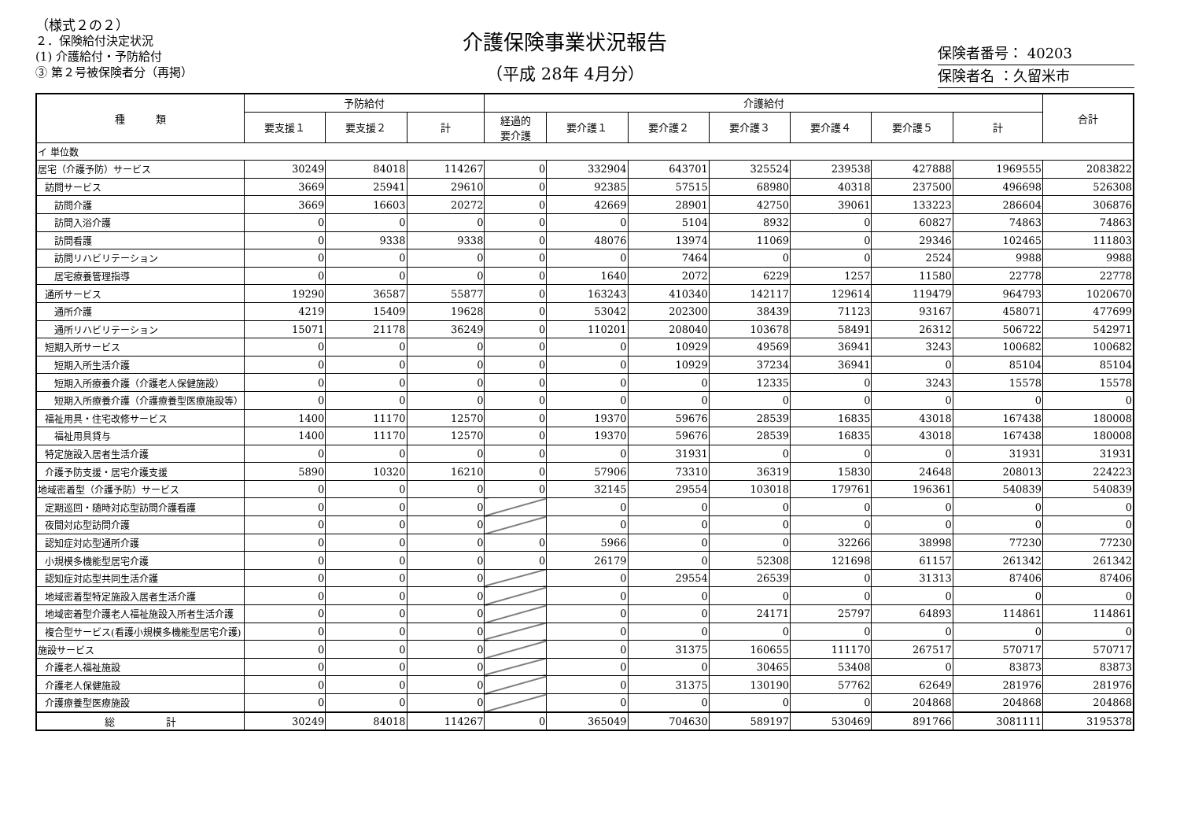（様式２の２）
２．保険給付決定状況
(1) 介護給付・予防給付
③ 第２号被保険者分（再掲）
介護保険事業状況報告
（平成 28年 4月分）
保険者番号： 40203
保険者名 ：久留米市
| 種 類 | 予防給付 | | | 介護給付 | | | | | | | 合計 |
| --- | --- | --- | --- | --- | --- | --- | --- | --- | --- | --- | --- |
| | 要支援１ | 要支援２ | 計 | 経過的 要介護 | 要介護１ | 要介護２ | 要介護３ | 要介護４ | 要介護５ | 計 | |
| イ 単位数 | | | | | | | | | | | |
| 居宅（介護予防）サービス | 30249 | 84018 | 114267 | 0 | 332904 | 643701 | 325524 | 239538 | 427888 | 1969555 | 2083822 |
| 訪問サービス | 3669 | 25941 | 29610 | 0 | 92385 | 57515 | 68980 | 40318 | 237500 | 496698 | 526308 |
| 訪問介護 | 3669 | 16603 | 20272 | 0 | 42669 | 28901 | 42750 | 39061 | 133223 | 286604 | 306876 |
| 訪問入浴介護 | 0 | 0 | 0 | 0 | 0 | 5104 | 8932 | 0 | 60827 | 74863 | 74863 |
| 訪問看護 | 0 | 9338 | 9338 | 0 | 48076 | 13974 | 11069 | 0 | 29346 | 102465 | 111803 |
| 訪問リハビリテーション | 0 | 0 | 0 | 0 | 0 | 7464 | 0 | 0 | 2524 | 9988 | 9988 |
| 居宅療養管理指導 | 0 | 0 | 0 | 0 | 1640 | 2072 | 6229 | 1257 | 11580 | 22778 | 22778 |
| 通所サービス | 19290 | 36587 | 55877 | 0 | 163243 | 410340 | 142117 | 129614 | 119479 | 964793 | 1020670 |
| 通所介護 | 4219 | 15409 | 19628 | 0 | 53042 | 202300 | 38439 | 71123 | 93167 | 458071 | 477699 |
| 通所リハビリテーション | 15071 | 21178 | 36249 | 0 | 110201 | 208040 | 103678 | 58491 | 26312 | 506722 | 542971 |
| 短期入所サービス | 0 | 0 | 0 | 0 | 0 | 10929 | 49569 | 36941 | 3243 | 100682 | 100682 |
| 短期入所生活介護 | 0 | 0 | 0 | 0 | 0 | 10929 | 37234 | 36941 | 0 | 85104 | 85104 |
| 短期入所療養介護（介護老人保健施設） | 0 | 0 | 0 | 0 | 0 | 0 | 12335 | 0 | 3243 | 15578 | 15578 |
| 短期入所療養介護（介護療養型医療施設等） | 0 | 0 | 0 | 0 | 0 | 0 | 0 | 0 | 0 | 0 | 0 |
| 福祉用具・住宅改修サービス | 1400 | 11170 | 12570 | 0 | 19370 | 59676 | 28539 | 16835 | 43018 | 167438 | 180008 |
| 福祉用具貸与 | 1400 | 11170 | 12570 | 0 | 19370 | 59676 | 28539 | 16835 | 43018 | 167438 | 180008 |
| 特定施設入居者生活介護 | 0 | 0 | 0 | 0 | 0 | 31931 | 0 | 0 | 0 | 31931 | 31931 |
| 介護予防支援・居宅介護支援 | 5890 | 10320 | 16210 | 0 | 57906 | 73310 | 36319 | 15830 | 24648 | 208013 | 224223 |
| 地域密着型（介護予防）サービス | 0 | 0 | 0 | 0 | 32145 | 29554 | 103018 | 179761 | 196361 | 540839 | 540839 |
| 定期巡回・随時対応型訪問介護看護 | 0 | 0 | 0 | | 0 | 0 | 0 | 0 | 0 | 0 | 0 |
| 夜間対応型訪問介護 | 0 | 0 | 0 | | 0 | 0 | 0 | 0 | 0 | 0 | 0 |
| 認知症対応型通所介護 | 0 | 0 | 0 | 0 | 5966 | 0 | 0 | 32266 | 38998 | 77230 | 77230 |
| 小規模多機能型居宅介護 | 0 | 0 | 0 | 0 | 26179 | 0 | 52308 | 121698 | 61157 | 261342 | 261342 |
| 認知症対応型共同生活介護 | 0 | 0 | 0 | | 0 | 29554 | 26539 | 0 | 31313 | 87406 | 87406 |
| 地域密着型特定施設入居者生活介護 | 0 | 0 | 0 | | 0 | 0 | 0 | 0 | 0 | 0 | 0 |
| 地域密着型介護老人福祉施設入所者生活介護 | 0 | 0 | 0 | | 0 | 0 | 24171 | 25797 | 64893 | 114861 | 114861 |
| 複合型サービス(看護小規模多機能型居宅介護) | 0 | 0 | 0 | | 0 | 0 | 0 | 0 | 0 | 0 | 0 |
| 施設サービス | 0 | 0 | 0 | | 0 | 31375 | 160655 | 111170 | 267517 | 570717 | 570717 |
| 介護老人福祉施設 | 0 | 0 | 0 | | 0 | 0 | 30465 | 53408 | 0 | 83873 | 83873 |
| 介護老人保健施設 | 0 | 0 | 0 | | 0 | 31375 | 130190 | 57762 | 62649 | 281976 | 281976 |
| 介護療養型医療施設 | 0 | 0 | 0 | | 0 | 0 | 0 | 0 | 204868 | 204868 | 204868 |
| 総 計 | 30249 | 84018 | 114267 | 0 | 365049 | 704630 | 589197 | 530469 | 891766 | 3081111 | 3195378 |